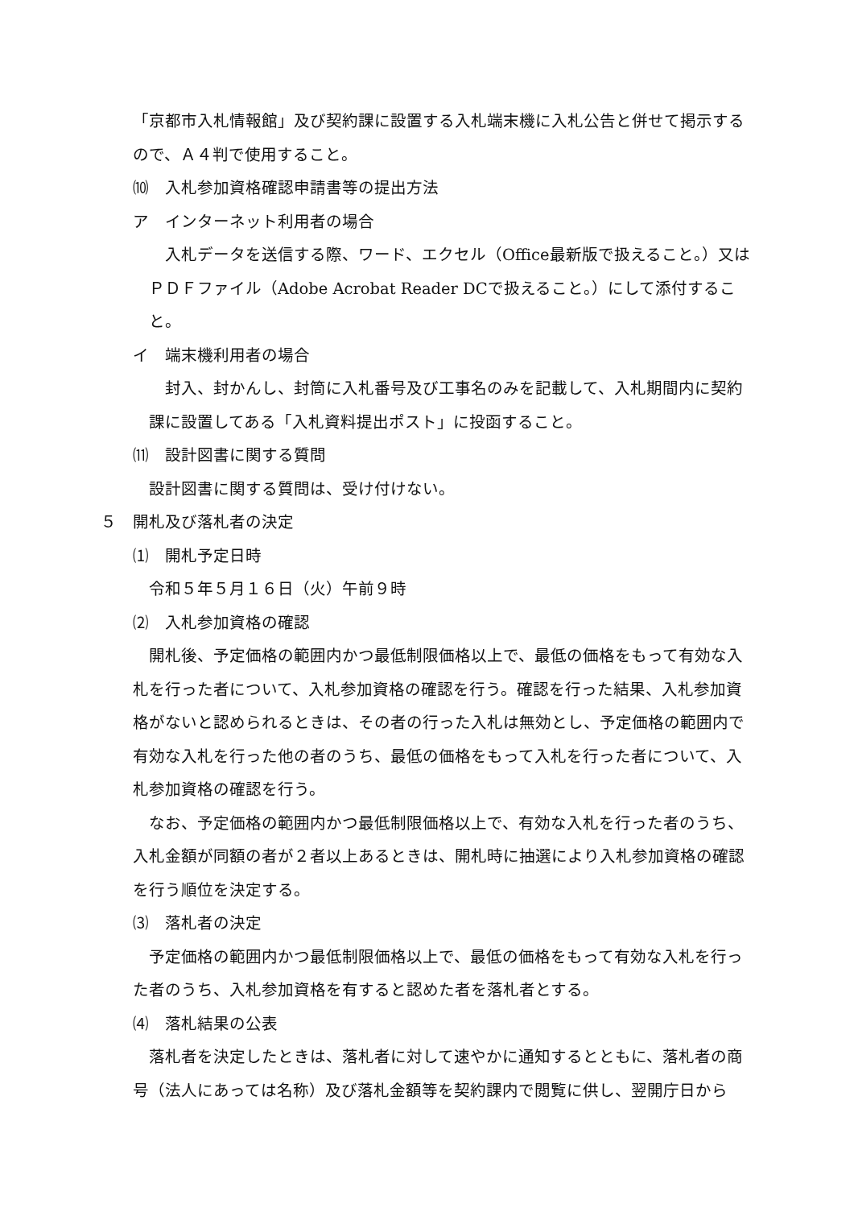「京都市入札情報館」及び契約課に設置する入札端末機に入札公告と併せて掲示するので、Ａ４判で使用すること。
⑽　入札参加資格確認申請書等の提出方法
ア　インターネット利用者の場合
入札データを送信する際、ワード、エクセル（Office最新版で扱えること。）又はＰＤＦファイル（Adobe Acrobat Reader DCで扱えること。）にして添付すること。
イ　端末機利用者の場合
封入、封かんし、封筒に入札番号及び工事名のみを記載して、入札期間内に契約課に設置してある「入札資料提出ポスト」に投函すること。
⑾　設計図書に関する質問
設計図書に関する質問は、受け付けない。
５　開札及び落札者の決定
⑴　開札予定日時
令和５年５月１６日（火）午前９時
⑵　入札参加資格の確認
開札後、予定価格の範囲内かつ最低制限価格以上で、最低の価格をもって有効な入札を行った者について、入札参加資格の確認を行う。確認を行った結果、入札参加資格がないと認められるときは、その者の行った入札は無効とし、予定価格の範囲内で有効な入札を行った他の者のうち、最低の価格をもって入札を行った者について、入札参加資格の確認を行う。
なお、予定価格の範囲内かつ最低制限価格以上で、有効な入札を行った者のうち、入札金額が同額の者が２者以上あるときは、開札時に抽選により入札参加資格の確認を行う順位を決定する。
⑶　落札者の決定
予定価格の範囲内かつ最低制限価格以上で、最低の価格をもって有効な入札を行った者のうち、入札参加資格を有すると認めた者を落札者とする。
⑷　落札結果の公表
落札者を決定したときは、落札者に対して速やかに通知するとともに、落札者の商号（法人にあっては名称）及び落札金額等を契約課内で閲覧に供し、翌開庁日から